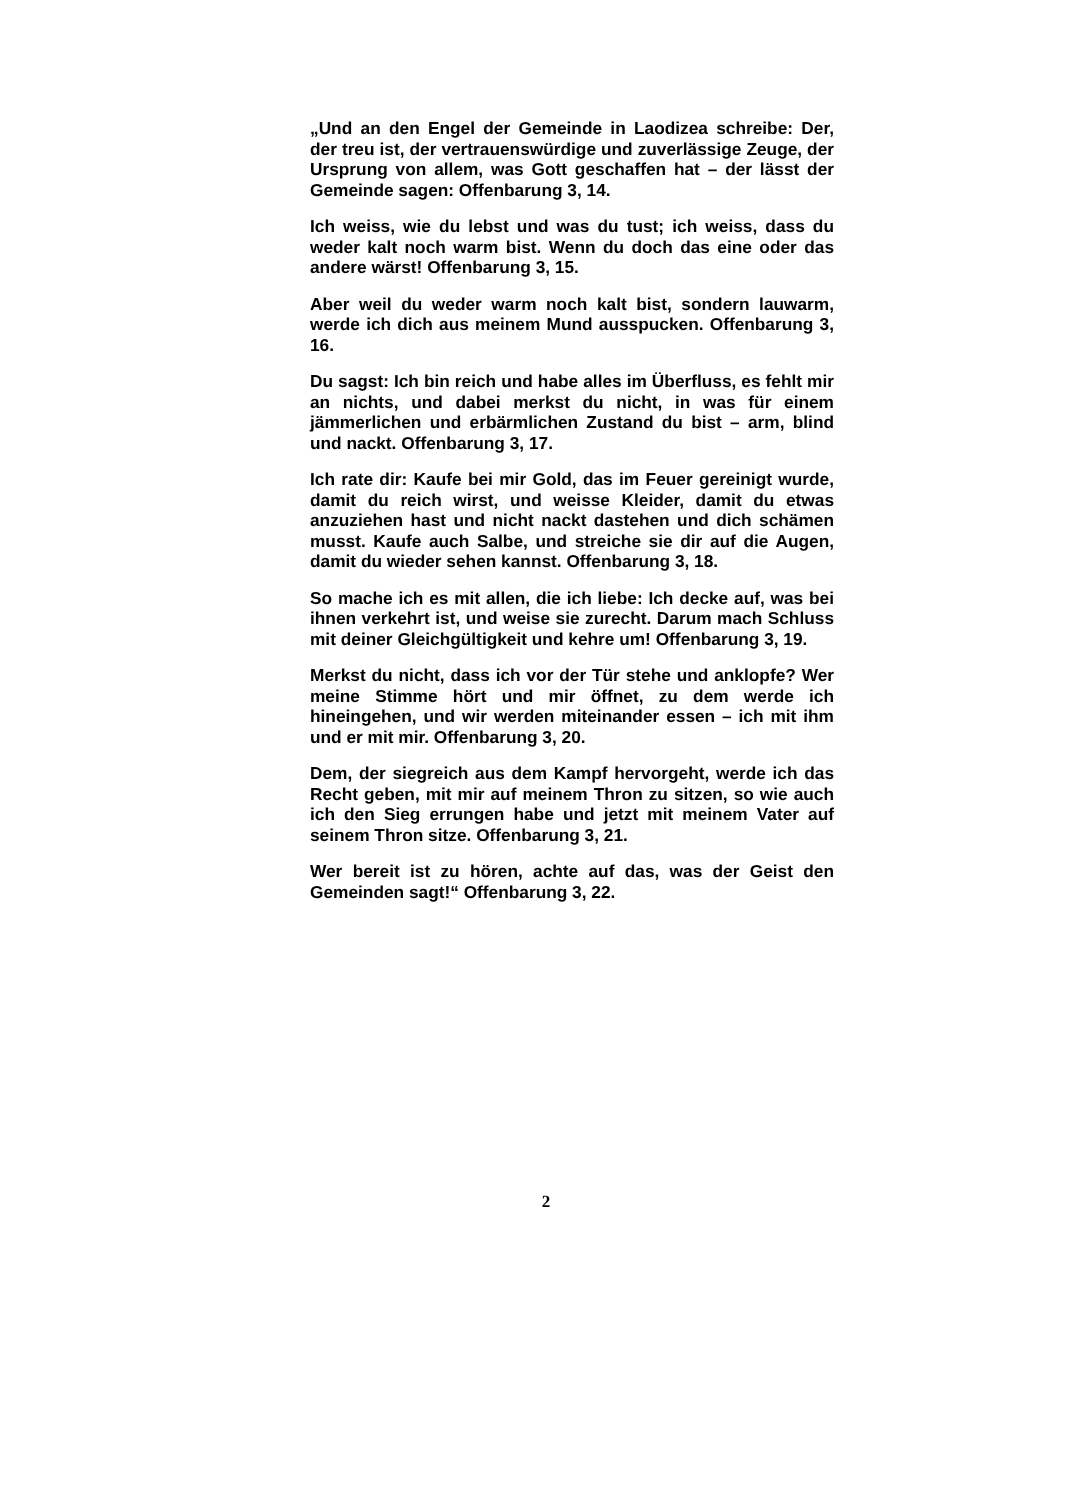„Und an den Engel der Gemeinde in Laodizea schreibe: Der, der treu ist, der vertrauenswürdige und zuverlässige Zeuge, der Ursprung von allem, was Gott geschaffen hat – der lässt der Gemeinde sagen: Offenbarung 3, 14.
Ich weiss, wie du lebst und was du tust; ich weiss, dass du weder kalt noch warm bist. Wenn du doch das eine oder das andere wärst! Offenbarung 3, 15.
Aber weil du weder warm noch kalt bist, sondern lauwarm, werde ich dich aus meinem Mund ausspucken. Offenbarung 3, 16.
Du sagst: Ich bin reich und habe alles im Überfluss, es fehlt mir an nichts, und dabei merkst du nicht, in was für einem jämmerlichen und erbärmlichen Zustand du bist – arm, blind und nackt. Offenbarung 3, 17.
Ich rate dir: Kaufe bei mir Gold, das im Feuer gereinigt wurde, damit du reich wirst, und weisse Kleider, damit du etwas anzuziehen hast und nicht nackt dastehen und dich schämen musst. Kaufe auch Salbe, und streiche sie dir auf die Augen, damit du wieder sehen kannst. Offenbarung 3, 18.
So mache ich es mit allen, die ich liebe: Ich decke auf, was bei ihnen verkehrt ist, und weise sie zurecht. Darum mach Schluss mit deiner Gleichgültigkeit und kehre um! Offenbarung 3, 19.
Merkst du nicht, dass ich vor der Tür stehe und anklopfe? Wer meine Stimme hört und mir öffnet, zu dem werde ich hineingehen, und wir werden miteinander essen – ich mit ihm und er mit mir. Offenbarung 3, 20.
Dem, der siegreich aus dem Kampf hervorgeht, werde ich das Recht geben, mit mir auf meinem Thron zu sitzen, so wie auch ich den Sieg errungen habe und jetzt mit meinem Vater auf seinem Thron sitze. Offenbarung 3, 21.
Wer bereit ist zu hören, achte auf das, was der Geist den Gemeinden sagt!“ Offenbarung 3, 22.
2